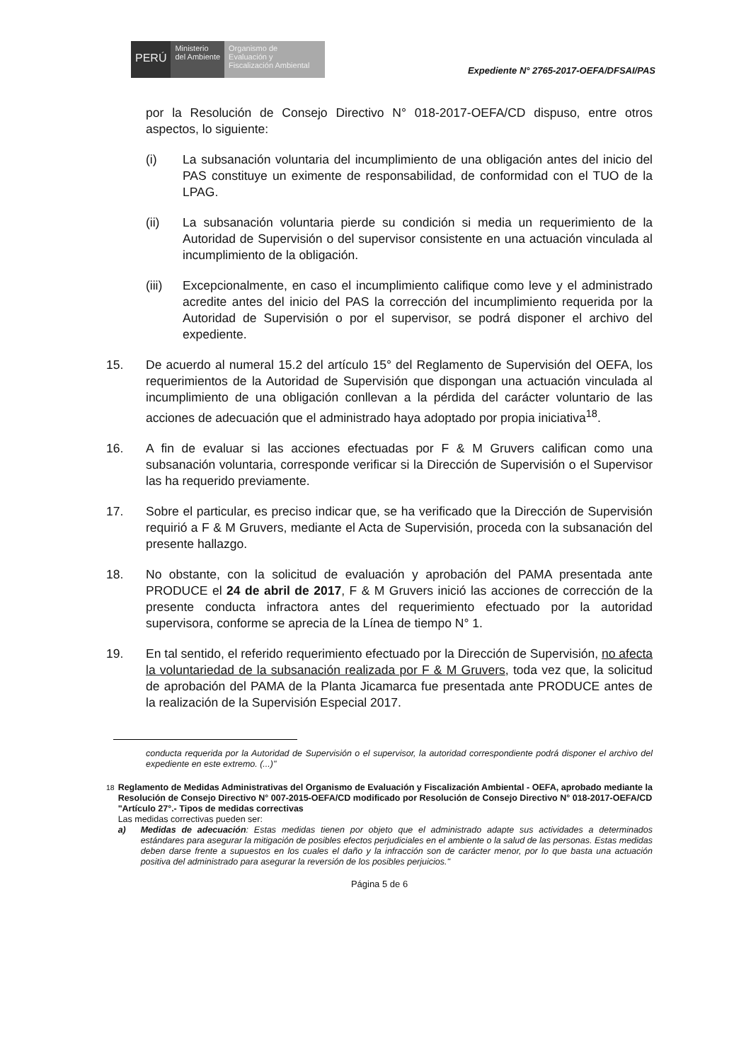PERÚ
Ministerio
del Ambiente
Organismo de
Evaluación y
Fiscalización Ambiental
Expediente N° 2765-2017-OEFA/DFSAI/PAS
por la Resolución de Consejo Directivo N° 018-2017-OEFA/CD dispuso, entre otros aspectos, lo siguiente:
(i) La subsanación voluntaria del incumplimiento de una obligación antes del inicio del PAS constituye un eximente de responsabilidad, de conformidad con el TUO de la LPAG.
(ii) La subsanación voluntaria pierde su condición si media un requerimiento de la Autoridad de Supervisión o del supervisor consistente en una actuación vinculada al incumplimiento de la obligación.
(iii) Excepcionalmente, en caso el incumplimiento califique como leve y el administrado acredite antes del inicio del PAS la corrección del incumplimiento requerida por la Autoridad de Supervisión o por el supervisor, se podrá disponer el archivo del expediente.
15. De acuerdo al numeral 15.2 del artículo 15° del Reglamento de Supervisión del OEFA, los requerimientos de la Autoridad de Supervisión que dispongan una actuación vinculada al incumplimiento de una obligación conllevan a la pérdida del carácter voluntario de las acciones de adecuación que el administrado haya adoptado por propia iniciativa<sup>18</sup>.
16. A fin de evaluar si las acciones efectuadas por F & M Gruvers califican como una subsanación voluntaria, corresponde verificar si la Dirección de Supervisión o el Supervisor las ha requerido previamente.
17. Sobre el particular, es preciso indicar que, se ha verificado que la Dirección de Supervisión requirió a F & M Gruvers, mediante el Acta de Supervisión, proceda con la subsanación del presente hallazgo.
18. No obstante, con la solicitud de evaluación y aprobación del PAMA presentada ante PRODUCE el 24 de abril de 2017, F & M Gruvers inició las acciones de corrección de la presente conducta infractora antes del requerimiento efectuado por la autoridad supervisora, conforme se aprecia de la Línea de tiempo N° 1.
19. En tal sentido, el referido requerimiento efectuado por la Dirección de Supervisión, no afecta la voluntariedad de la subsanación realizada por F & M Gruvers, toda vez que, la solicitud de aprobación del PAMA de la Planta Jicamarca fue presentada ante PRODUCE antes de la realización de la Supervisión Especial 2017.
conducta requerida por la Autoridad de Supervisión o el supervisor, la autoridad correspondiente podrá disponer el archivo del expediente en este extremo. (...)"
<sup>18</sup> Reglamento de Medidas Administrativas del Organismo de Evaluación y Fiscalización Ambiental - OEFA, aprobado mediante la Resolución de Consejo Directivo N° 007-2015-OEFA/CD modificado por Resolución de Consejo Directivo N° 018-2017-OEFA/CD
"Artículo 27°.- Tipos de medidas correctivas
Las medidas correctivas pueden ser:
a) Medidas de adecuación: Estas medidas tienen por objeto que el administrado adapte sus actividades a determinados estándares para asegurar la mitigación de posibles efectos perjudiciales en el ambiente o la salud de las personas. Estas medidas deben darse frente a supuestos en los cuales el daño y la infracción son de carácter menor, por lo que basta una actuación positiva del administrado para asegurar la reversión de los posibles perjuicios."
Página 5 de 6